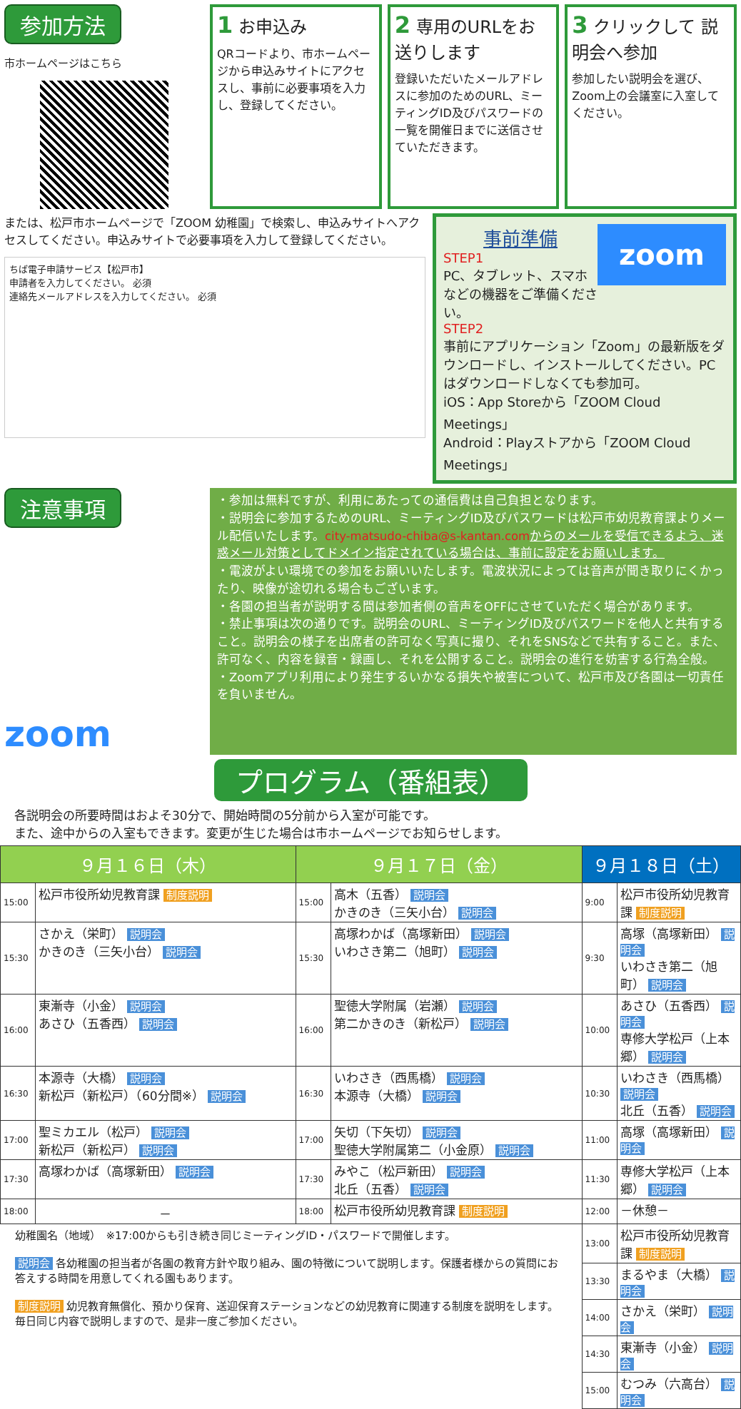参加方法
市ホームページはこちら
1 お申込み
QRコードより、市ホームページから申込みサイトにアクセスし、事前に必要事項を入力し、登録してください。
2 専用のURLをお送りします
登録いただいたメールアドレスに参加のためのURL、ミーティングID及びパスワードの一覧を開催日までに送信させていただきます。
3 クリックして 説明会へ参加
参加したい説明会を選び、Zoom上の会議室に入室してください。
または、松戸市ホームページで「ZOOM 幼稚園」で検索し、申込みサイトへアクセスしてください。申込みサイトで必要事項を入力して登録してください。
ちば電子申請サービス【松戸市】
申請者を入力してください。 必須
連絡先メールアドレスを入力してください。 必須
zoom
事前準備
STEP1
PC、タブレット、スマホなどの機器をご準備ください。
STEP2
事前にアプリケーション「Zoom」の最新版をダウンロードし、インストールしてください。PCはダウンロードしなくても参加可。
iOS：App Storeから「ZOOM Cloud Meetings」
Android：Playストアから「ZOOM Cloud Meetings」
注意事項
zoom
・参加は無料ですが、利用にあたっての通信費は自己負担となります。
・説明会に参加するためのURL、ミーティングID及びパスワードは松戸市幼児教育課よりメール配信いたします。city-matsudo-chiba@s-kantan.com からのメールを受信できるよう、迷惑メール対策としてドメイン指定されている場合は、事前に設定をお願いします。
・電波がよい環境での参加をお願いいたします。電波状況によっては音声が聞き取りにくかったり、映像が途切れる場合もございます。
・各園の担当者が説明する間は参加者側の音声をOFFにさせていただく場合があります。
・禁止事項は次の通りです。説明会のURL、ミーティングID及びパスワードを他人と共有すること。説明会の様子を出席者の許可なく写真に撮り、それをSNSなどで共有すること。また、許可なく、内容を録音・録画し、それを公開すること。説明会の進行を妨害する行為全般。
・Zoomアプリ利用により発生するいかなる損失や被害について、松戸市及び各園は一切責任を負いません。
プログラム（番組表）
各説明会の所要時間はおよそ30分で、開始時間の5分前から入室が可能です。
また、途中からの入室もできます。変更が生じた場合は市ホームページでお知らせします。
| ９月１６日（木） | | ９月１７日（金） | | ９月１８日（土） | |
| --- | --- | --- | --- | --- | --- |
| 15:00 | 松戸市役所幼児教育課 制度説明 | 15:00 | 高木（五香） 説明会 かきのき（三矢小台） 説明会 | 9:00 | 松戸市役所幼児教育課 制度説明 |
| 15:30 | さかえ（栄町） 説明会 かきのき（三矢小台） 説明会 | 15:30 | 高塚わかば（高塚新田） 説明会 いわさき第二（旭町） 説明会 | 9:30 | 高塚（高塚新田） 説明会 いわさき第二（旭町） 説明会 |
| 16:00 | 東漸寺（小金） 説明会 あさひ（五香西） 説明会 | 16:00 | 聖徳大学附属（岩瀬） 説明会 第二かきのき（新松戸） 説明会 | 10:00 | あさひ（五香西） 説明会 専修大学松戸（上本郷） 説明会 |
| 16:30 | 本源寺（大橋） 説明会 新松戸（新松戸）（60分間※） 説明会 | 16:30 | いわさき（西馬橋） 説明会 本源寺（大橋） 説明会 | 10:30 | いわさき（西馬橋） 説明会 北丘（五香） 説明会 |
| 17:00 | 聖ミカエル（松戸） 説明会 新松戸（新松戸） 説明会 | 17:00 | 矢切（下矢切） 説明会 聖徳大学附属第二（小金原） 説明会 | 11:00 | 高塚（高塚新田） 説明会 |
| 17:30 | 高塚わかば（高塚新田） 説明会 | 17:30 | みやこ（松戸新田） 説明会 北丘（五香） 説明会 | 11:30 | 専修大学松戸（上本郷） 説明会 |
| 18:00 | － | 18:00 | 松戸市役所幼児教育課 制度説明 | 12:00 | －休憩－ |
| 幼稚園名（地域） ※17:00からも引き続き同じミーティングID・パスワードで開催します。 説明会 各幼稚園の担当者が各園の教育方針や取り組み、園の特徴について説明します。保護者様からの質問にお答えする時間を用意してくれる園もあります。 制度説明 幼児教育無償化、預かり保育、送迎保育ステーションなどの幼児教育に関連する制度を説明をします。毎日同じ内容で説明しますので、是非一度ご参加ください。 | | | | 13:00 | 松戸市役所幼児教育課 制度説明 |
| | | | | 13:30 | まるやま（大橋） 説明会 |
| | | | | 14:00 | さかえ（栄町） 説明会 |
| | | | | 14:30 | 東漸寺（小金） 説明会 |
| | | | | 15:00 | むつみ（六高台） 説明会 |